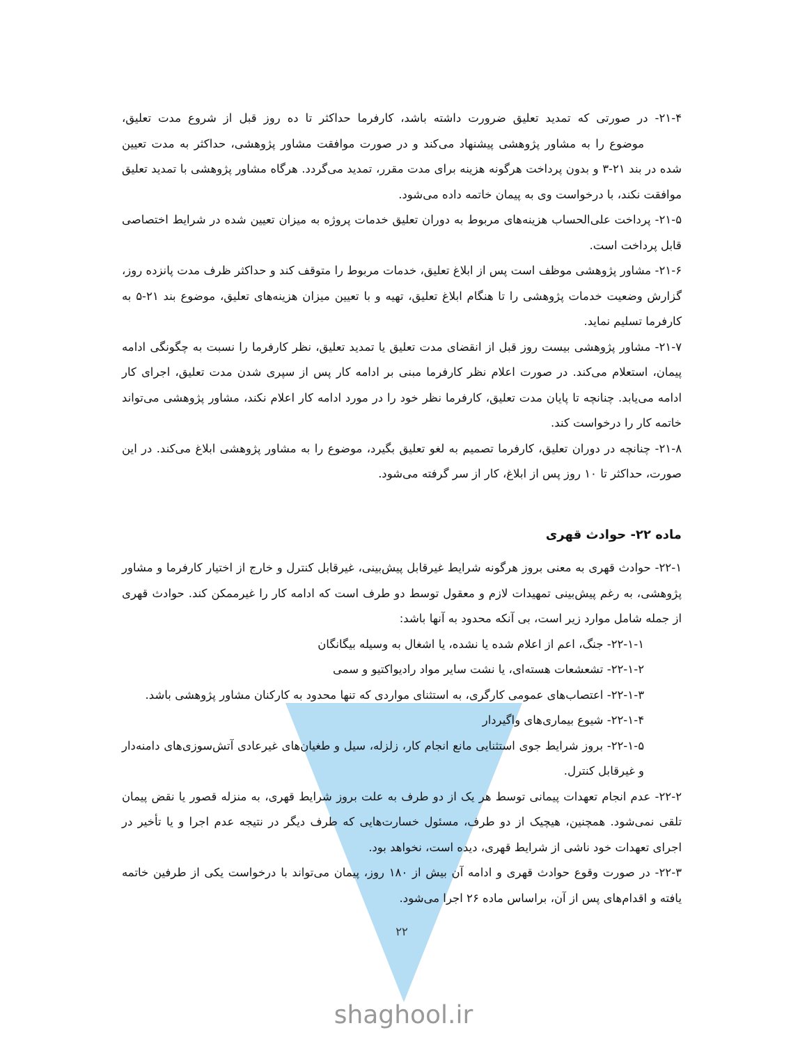۲۱-۴- در صورتی که تمدید تعلیق ضرورت داشته باشد، کارفرما حداکثر تا ده روز قبل از شروع مدت تعلیق، موضوع را به مشاور پژوهشی پیشنهاد می‌کند و در صورت موافقت مشاور پژوهشی، حداکثر به مدت تعیین شده در بند ۲۱-۳ و بدون پرداخت هرگونه هزینه برای مدت مقرر، تمدید می‌گردد. هرگاه مشاور پژوهشی با تمدید تعلیق موافقت نکند، با درخواست وی به پیمان خاتمه داده می‌شود.
۲۱-۵- پرداخت علی‌الحساب هزینه‌های مربوط به دوران تعلیق خدمات پروژه به میزان تعیین شده در شرایط اختصاصی قابل پرداخت است.
۲۱-۶- مشاور پژوهشی موظف است پس از ابلاغ تعلیق، خدمات مربوط را متوقف کند و حداکثر ظرف مدت پانزده روز، گزارش وضعیت خدمات پژوهشی را تا هنگام ابلاغ تعلیق، تهیه و با تعیین میزان هزینه‌های تعلیق، موضوع بند ۲۱-۵ به کارفرما تسلیم نماید.
۲۱-۷- مشاور پژوهشی بیست روز قبل از انقضای مدت تعلیق یا تمدید تعلیق، نظر کارفرما را نسبت به چگونگی ادامه پیمان، استعلام می‌کند. در صورت اعلام نظر کارفرما مبنی بر ادامه کار پس از سپری شدن مدت تعلیق، اجرای کار ادامه می‌یابد. چنانچه تا پایان مدت تعلیق، کارفرما نظر خود را در مورد ادامه کار اعلام نکند، مشاور پژوهشی می‌تواند خاتمه کار را درخواست کند.
۲۱-۸- چنانچه در دوران تعلیق، کارفرما تصمیم به لغو تعلیق بگیرد، موضوع را به مشاور پژوهشی ابلاغ می‌کند. در این صورت، حداکثر تا ۱۰ روز پس از ابلاغ، کار از سر گرفته می‌شود.
ماده ۲۲- حوادث قهری
۲۲-۱- حوادث قهری به معنی بروز هرگونه شرایط غیرقابل پیش‌بینی، غیرقابل کنترل و خارج از اختیار کارفرما و مشاور پژوهشی، به رغم پیش‌بینی تمهیدات لازم و معقول توسط دو طرف است که ادامه کار را غیرممکن کند. حوادث قهری از جمله شامل موارد زیر است، بی آنکه محدود به آنها باشد:
۲۲-۱-۱- جنگ، اعم از اعلام شده یا نشده، یا اشغال به وسیله بیگانگان
۲۲-۱-۲- تشعشعات هسته‌ای، یا نشت سایر مواد رادیواکتیو و سمی
۲۲-۱-۳- اعتصاب‌های عمومی کارگری، به استثنای مواردی که تنها محدود به کارکنان مشاور پژوهشی باشد.
۲۲-۱-۴- شیوع بیماری‌های واگیردار
۲۲-۱-۵- بروز شرایط جوی استثنایی مانع انجام کار، زلزله، سیل و طغیان‌های غیرعادی آتش‌سوزی‌های دامنه‌دار و غیرقابل کنترل.
۲۲-۲- عدم انجام تعهدات پیمانی توسط هر یک از دو طرف به علت بروز شرایط قهری، به منزله قصور یا نقض پیمان تلقی نمی‌شود. همچنین، هیچیک از دو طرف، مسئول خسارت‌هایی که طرف دیگر در نتیجه عدم اجرا و یا تأخیر در اجرای تعهدات خود ناشی از شرایط قهری، دیده است، نخواهد بود.
۲۲-۳- در صورت وقوع حوادث قهری و ادامه آن بیش از ۱۸۰ روز، پیمان می‌تواند با درخواست یکی از طرفین خاتمه یافته و اقدام‌های پس از آن، براساس ماده ۲۶ اجرا می‌شود.
۲۲
shaghool.ir